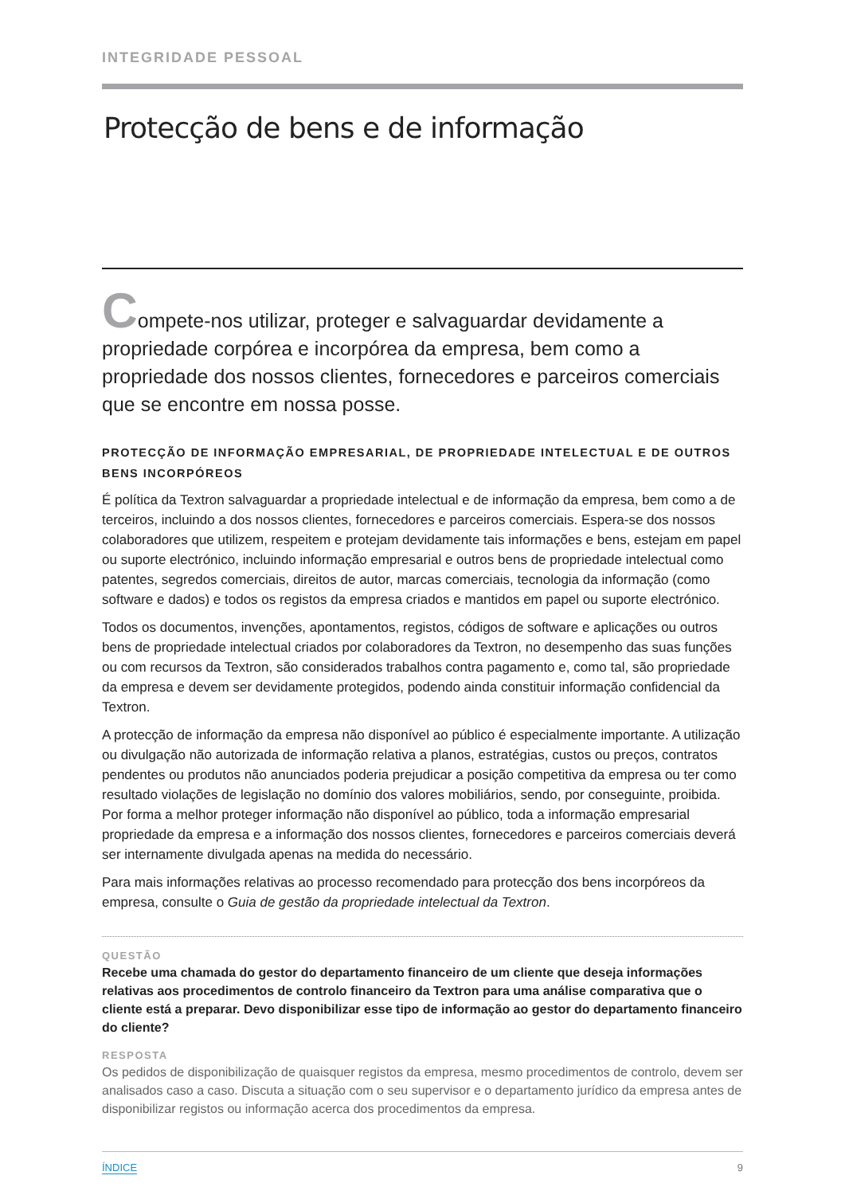INTEGRIDADE PESSOAL
Protecção de bens e de informação
Compete-nos utilizar, proteger e salvaguardar devidamente a propriedade corpórea e incorpórea da empresa, bem como a propriedade dos nossos clientes, fornecedores e parceiros comerciais que se encontre em nossa posse.
PROTECÇÃO DE INFORMAÇÃO EMPRESARIAL, DE PROPRIEDADE INTELECTUAL E DE OUTROS BENS INCORPÓREOS
É política da Textron salvaguardar a propriedade intelectual e de informação da empresa, bem como a de terceiros, incluindo a dos nossos clientes, fornecedores e parceiros comerciais. Espera-se dos nossos colaboradores que utilizem, respeitem e protejam devidamente tais informações e bens, estejam em papel ou suporte electrónico, incluindo informação empresarial e outros bens de propriedade intelectual como patentes, segredos comerciais, direitos de autor, marcas comerciais, tecnologia da informação (como software e dados) e todos os registos da empresa criados e mantidos em papel ou suporte electrónico.
Todos os documentos, invenções, apontamentos, registos, códigos de software e aplicações ou outros bens de propriedade intelectual criados por colaboradores da Textron, no desempenho das suas funções ou com recursos da Textron, são considerados trabalhos contra pagamento e, como tal, são propriedade da empresa e devem ser devidamente protegidos, podendo ainda constituir informação confidencial da Textron.
A protecção de informação da empresa não disponível ao público é especialmente importante. A utilização ou divulgação não autorizada de informação relativa a planos, estratégias, custos ou preços, contratos pendentes ou produtos não anunciados poderia prejudicar a posição competitiva da empresa ou ter como resultado violações de legislação no domínio dos valores mobiliários, sendo, por conseguinte, proibida. Por forma a melhor proteger informação não disponível ao público, toda a informação empresarial propriedade da empresa e a informação dos nossos clientes, fornecedores e parceiros comerciais deverá ser internamente divulgada apenas na medida do necessário.
Para mais informações relativas ao processo recomendado para protecção dos bens incorpóreos da empresa, consulte o Guia de gestão da propriedade intelectual da Textron.
QUESTÃO
Recebe uma chamada do gestor do departamento financeiro de um cliente que deseja informações relativas aos procedimentos de controlo financeiro da Textron para uma análise comparativa que o cliente está a preparar. Devo disponibilizar esse tipo de informação ao gestor do departamento financeiro do cliente?
RESPOSTA
Os pedidos de disponibilização de quaisquer registos da empresa, mesmo procedimentos de controlo, devem ser analisados caso a caso. Discuta a situação com o seu supervisor e o departamento jurídico da empresa antes de disponibilizar registos ou informação acerca dos procedimentos da empresa.
ÍNDICE 9